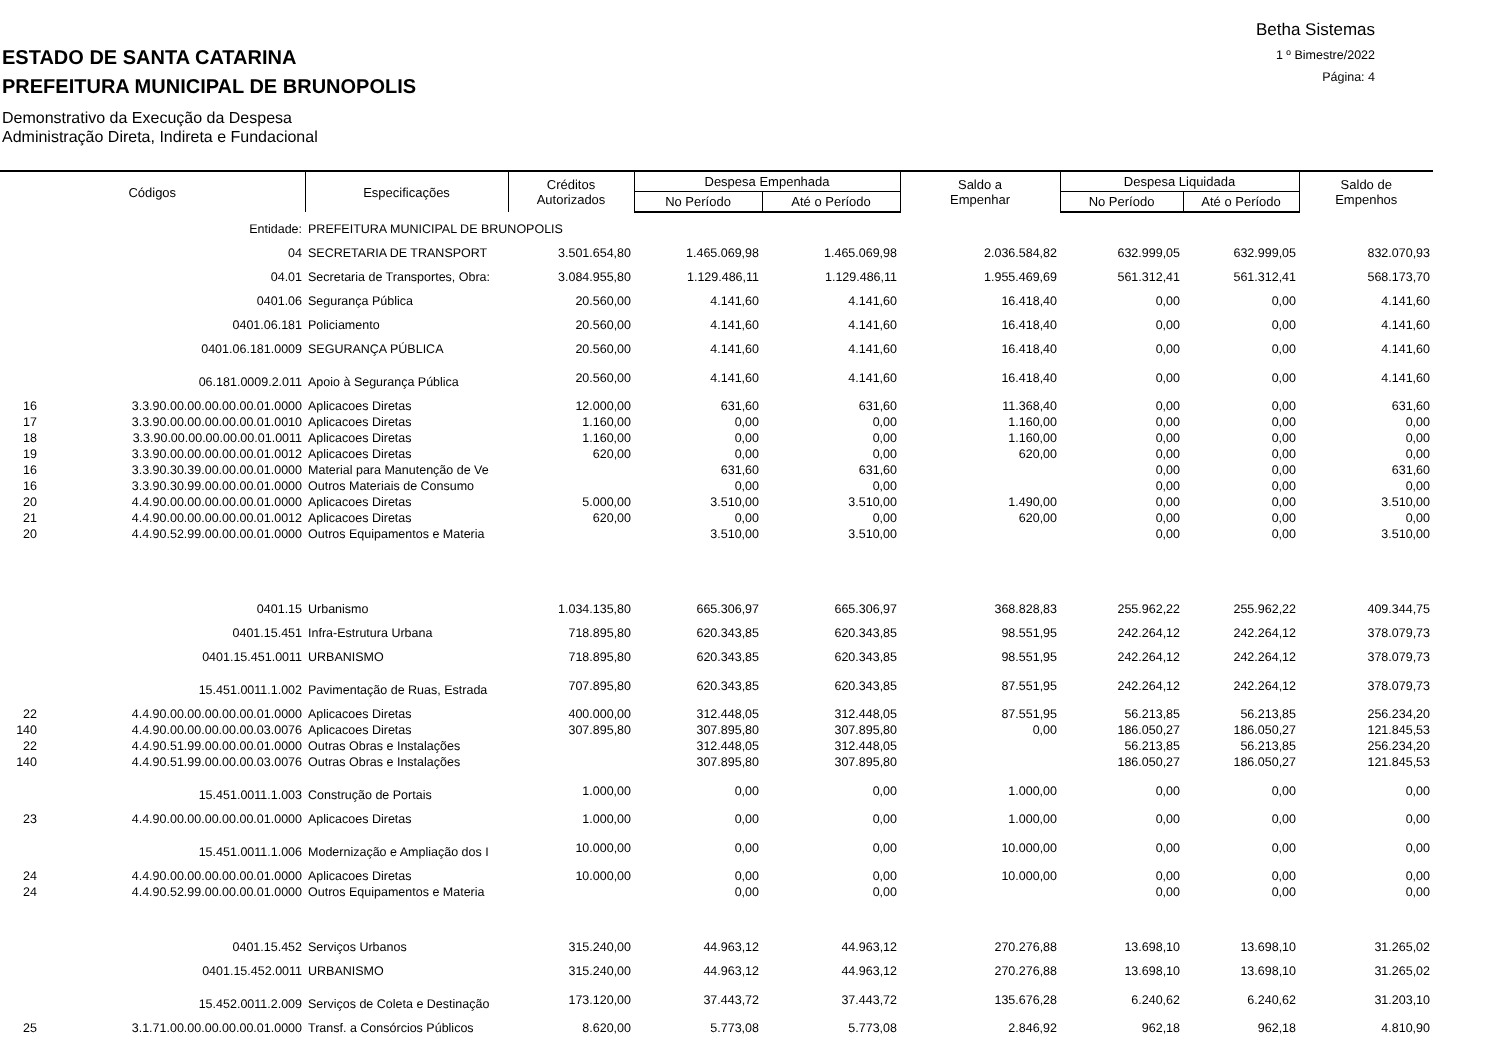Betha Sistemas
1 º Bimestre/2022
Página: 4
ESTADO DE SANTA CATARINA
PREFEITURA MUNICIPAL DE BRUNOPOLIS
Demonstrativo da Execução da Despesa
Administração Direta, Indireta e Fundacional
| Códigos | | Especificações | Créditos Autorizados | Despesa Empenhada | | Saldo a Empenhar | Despesa Liquidada | | Saldo de Empenhos |
| --- | --- | --- | --- | --- | --- | --- | --- | --- | --- |
| | | | | No Período | Até o Período | | No Período | Até o Período | |
| | Entidade: | PREFEITURA MUNICIPAL DE BRUNOPOLIS | | | | | | | |
| | 04 | SECRETARIA DE TRANSPORT | 3.501.654,80 | 1.465.069,98 | 1.465.069,98 | 2.036.584,82 | 632.999,05 | 632.999,05 | 832.070,93 |
| | 04.01 | Secretaria de Transportes, Obra: | 3.084.955,80 | 1.129.486,11 | 1.129.486,11 | 1.955.469,69 | 561.312,41 | 561.312,41 | 568.173,70 |
| | 0401.06 | Segurança Pública | 20.560,00 | 4.141,60 | 4.141,60 | 16.418,40 | 0,00 | 0,00 | 4.141,60 |
| | 0401.06.181 | Policiamento | 20.560,00 | 4.141,60 | 4.141,60 | 16.418,40 | 0,00 | 0,00 | 4.141,60 |
| | 0401.06.181.0009 | SEGURANÇA PÚBLICA | 20.560,00 | 4.141,60 | 4.141,60 | 16.418,40 | 0,00 | 0,00 | 4.141,60 |
| | 06.181.0009.2.011 | Apoio à Segurança Pública | 20.560,00 | 4.141,60 | 4.141,60 | 16.418,40 | 0,00 | 0,00 | 4.141,60 |
| 16 | 3.3.90.00.00.00.00.00.01.0000 | Aplicacoes Diretas | 12.000,00 | 631,60 | 631,60 | 11.368,40 | 0,00 | 0,00 | 631,60 |
| 17 | 3.3.90.00.00.00.00.00.01.0010 | Aplicacoes Diretas | 1.160,00 | 0,00 | 0,00 | 1.160,00 | 0,00 | 0,00 | 0,00 |
| 18 | 3.3.90.00.00.00.00.00.01.0011 | Aplicacoes Diretas | 1.160,00 | 0,00 | 0,00 | 1.160,00 | 0,00 | 0,00 | 0,00 |
| 19 | 3.3.90.00.00.00.00.00.01.0012 | Aplicacoes Diretas | 620,00 | 0,00 | 0,00 | 620,00 | 0,00 | 0,00 | 0,00 |
| 16 | 3.3.90.30.39.00.00.00.01.0000 | Material para Manutenção de Ve | | 631,60 | 631,60 | | 0,00 | 0,00 | 631,60 |
| 16 | 3.3.90.30.99.00.00.00.01.0000 | Outros Materiais de Consumo | | 0,00 | 0,00 | | 0,00 | 0,00 | 0,00 |
| 20 | 4.4.90.00.00.00.00.00.01.0000 | Aplicacoes Diretas | 5.000,00 | 3.510,00 | 3.510,00 | 1.490,00 | 0,00 | 0,00 | 3.510,00 |
| 21 | 4.4.90.00.00.00.00.00.01.0012 | Aplicacoes Diretas | 620,00 | 0,00 | 0,00 | 620,00 | 0,00 | 0,00 | 0,00 |
| 20 | 4.4.90.52.99.00.00.00.01.0000 | Outros Equipamentos e Materia | | 3.510,00 | 3.510,00 | | 0,00 | 0,00 | 3.510,00 |
| | 0401.15 | Urbanismo | 1.034.135,80 | 665.306,97 | 665.306,97 | 368.828,83 | 255.962,22 | 255.962,22 | 409.344,75 |
| | 0401.15.451 | Infra-Estrutura Urbana | 718.895,80 | 620.343,85 | 620.343,85 | 98.551,95 | 242.264,12 | 242.264,12 | 378.079,73 |
| | 0401.15.451.0011 | URBANISMO | 718.895,80 | 620.343,85 | 620.343,85 | 98.551,95 | 242.264,12 | 242.264,12 | 378.079,73 |
| | 15.451.0011.1.002 | Pavimentação de Ruas, Estrada | 707.895,80 | 620.343,85 | 620.343,85 | 87.551,95 | 242.264,12 | 242.264,12 | 378.079,73 |
| 22 | 4.4.90.00.00.00.00.00.01.0000 | Aplicacoes Diretas | 400.000,00 | 312.448,05 | 312.448,05 | 87.551,95 | 56.213,85 | 56.213,85 | 256.234,20 |
| 140 | 4.4.90.00.00.00.00.00.03.0076 | Aplicacoes Diretas | 307.895,80 | 307.895,80 | 307.895,80 | 0,00 | 186.050,27 | 186.050,27 | 121.845,53 |
| 22 | 4.4.90.51.99.00.00.00.01.0000 | Outras Obras e Instalações | | 312.448,05 | 312.448,05 | | 56.213,85 | 56.213,85 | 256.234,20 |
| 140 | 4.4.90.51.99.00.00.00.03.0076 | Outras Obras e Instalações | | 307.895,80 | 307.895,80 | | 186.050,27 | 186.050,27 | 121.845,53 |
| | 15.451.0011.1.003 | Construção de Portais | 1.000,00 | 0,00 | 0,00 | 1.000,00 | 0,00 | 0,00 | 0,00 |
| 23 | 4.4.90.00.00.00.00.00.01.0000 | Aplicacoes Diretas | 1.000,00 | 0,00 | 0,00 | 1.000,00 | 0,00 | 0,00 | 0,00 |
| | 15.451.0011.1.006 | Modernização e Ampliação dos I | 10.000,00 | 0,00 | 0,00 | 10.000,00 | 0,00 | 0,00 | 0,00 |
| 24 | 4.4.90.00.00.00.00.00.01.0000 | Aplicacoes Diretas | 10.000,00 | 0,00 | 0,00 | 10.000,00 | 0,00 | 0,00 | 0,00 |
| 24 | 4.4.90.52.99.00.00.00.01.0000 | Outros Equipamentos e Materia | | 0,00 | 0,00 | | 0,00 | 0,00 | 0,00 |
| | 0401.15.452 | Serviços Urbanos | 315.240,00 | 44.963,12 | 44.963,12 | 270.276,88 | 13.698,10 | 13.698,10 | 31.265,02 |
| | 0401.15.452.0011 | URBANISMO | 315.240,00 | 44.963,12 | 44.963,12 | 270.276,88 | 13.698,10 | 13.698,10 | 31.265,02 |
| | 15.452.0011.2.009 | Serviços de Coleta e Destinação | 173.120,00 | 37.443,72 | 37.443,72 | 135.676,28 | 6.240,62 | 6.240,62 | 31.203,10 |
| 25 | 3.1.71.00.00.00.00.00.01.0000 | Transf. a Consórcios Públicos | 8.620,00 | 5.773,08 | 5.773,08 | 2.846,92 | 962,18 | 962,18 | 4.810,90 |